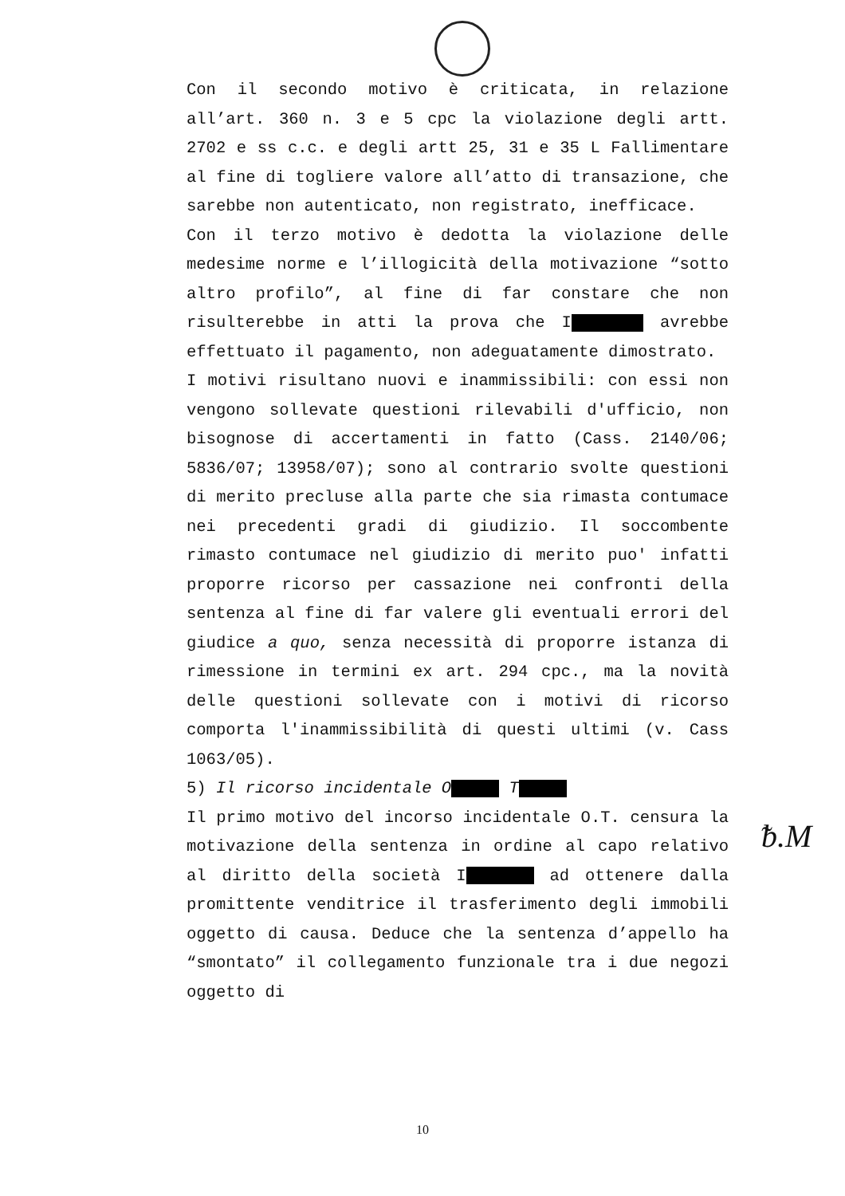Con il secondo motivo è criticata, in relazione all’art. 360 n. 3 e 5 cpc la violazione degli artt. 2702 e ss c.c. e degli artt 25, 31 e 35 L Fallimentare al fine di togliere valore all’atto di transazione, che sarebbe non autenticato, non registrato, inefficace.
Con il terzo motivo è dedotta la violazione delle medesime norme e l’illogicità della motivazione “sotto altro profilo”, al fine di far constare che non risulterebbe in atti la prova che I avrebbe effettuato il pagamento, non adeguatamente dimostrato.
I motivi risultano nuovi e inammissibili: con essi non vengono sollevate questioni rilevabili d'ufficio, non bisognose di accertamenti in fatto (Cass. 2140/06; 5836/07; 13958/07); sono al contrario svolte questioni di merito precluse alla parte che sia rimasta contumace nei precedenti gradi di giudizio. Il soccombente rimasto contumace nel giudizio di merito puo' infatti proporre ricorso per cassazione nei confronti della sentenza al fine di far valere gli eventuali errori del giudice a quo, senza necessità di proporre istanza di rimessione in termini ex art. 294 cpc., ma la novità delle questioni sollevate con i motivi di ricorso comporta l'inammissibilità di questi ultimi (v. Cass 1063/05).
5) Il ricorso incidentale O T
Il primo motivo del incorso incidentale O.T. censura la motivazione della sentenza in ordine al capo relativo al diritto della società I ad ottenere dalla promittente venditrice il trasferimento degli immobili oggetto di causa. Deduce che la sentenza d’appello ha “smontato” il collegamento funzionale tra i due negozi oggetto di
ᵬ.M
10